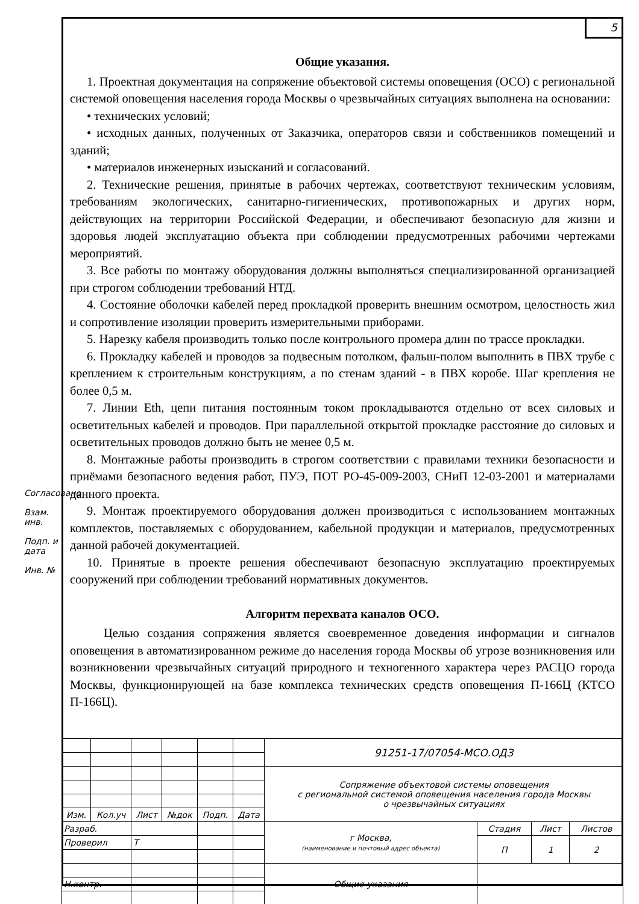5
Общие указания.
1. Проектная документация на сопряжение объектовой системы оповещения (ОСО) с региональной системой оповещения населения города Москвы о чрезвычайных ситуациях выполнена на основании:
• технических условий;
• исходных данных, полученных от Заказчика, операторов связи и собственников помещений и зданий;
• материалов инженерных изысканий и согласований.
2. Технические решения, принятые в рабочих чертежах, соответствуют техническим условиям, требованиям экологических, санитарно-гигиенических, противопожарных и других норм, действующих на территории Российской Федерации, и обеспечивают безопасную для жизни и здоровья людей эксплуатацию объекта при соблюдении предусмотренных рабочими чертежами мероприятий.
3. Все работы по монтажу оборудования должны выполняться специализированной организацией при строгом соблюдении требований НТД.
4. Состояние оболочки кабелей перед прокладкой проверить внешним осмотром, целостность жил и сопротивление изоляции проверить измерительными приборами.
5. Нарезку кабеля производить только после контрольного промера длин по трассе прокладки.
6. Прокладку кабелей и проводов за подвесным потолком, фальш-полом выполнить в ПВХ трубе с креплением к строительным конструкциям, а по стенам зданий - в ПВХ коробе. Шаг крепления не более 0,5 м.
7. Линии Eth, цепи питания постоянным током прокладываются отдельно от всех силовых и осветительных кабелей и проводов. При параллельной открытой прокладке расстояние до силовых и осветительных проводов должно быть не менее 0,5 м.
8. Монтажные работы производить в строгом соответствии с правилами техники безопасности и приёмами безопасного ведения работ, ПУЭ, ПОТ РО-45-009-2003, СНиП 12-03-2001 и материалами данного проекта.
9. Монтаж проектируемого оборудования должен производиться с использованием монтажных комплектов, поставляемых с оборудованием, кабельной продукции и материалов, предусмотренных данной рабочей документацией.
10. Принятые в проекте решения обеспечивают безопасную эксплуатацию проектируемых сооружений при соблюдении требований нормативных документов.
Алгоритм перехвата каналов ОСО.
Целью создания сопряжения является своевременное доведения информации и сигналов оповещения в автоматизированном режиме до населения города Москвы об угрозе возникновения или возникновении чрезвычайных ситуаций природного и техногенного характера через РАСЦО города Москвы, функционирующей на базе комплекса технических средств оповещения П-166Ц (КТСО П-166Ц).
Согласовано
Взам. инв.
Подп. и дата
Инв. №
| | | | | | | 91251-17/07054-МСО.ОДЗ | | | |
| | | | | | | Сопряжение объектовой системы оповещения с региональной системой оповещения населения города Москвы о чрезвычайных ситуациях | | | |
| Изм. | Кол.уч | Лист | №док | Подп. | Дата | | | | |
| Разраб. | | | | | | г Москва, (наименование и почтовый адрес объекта) | Стадия | Лист | Листов |
| Проверил | | Т | | | | | П | 1 | 2 |
| | | | | | | Общие указания | | | |
| Н.контр. | | | | | | | | | |